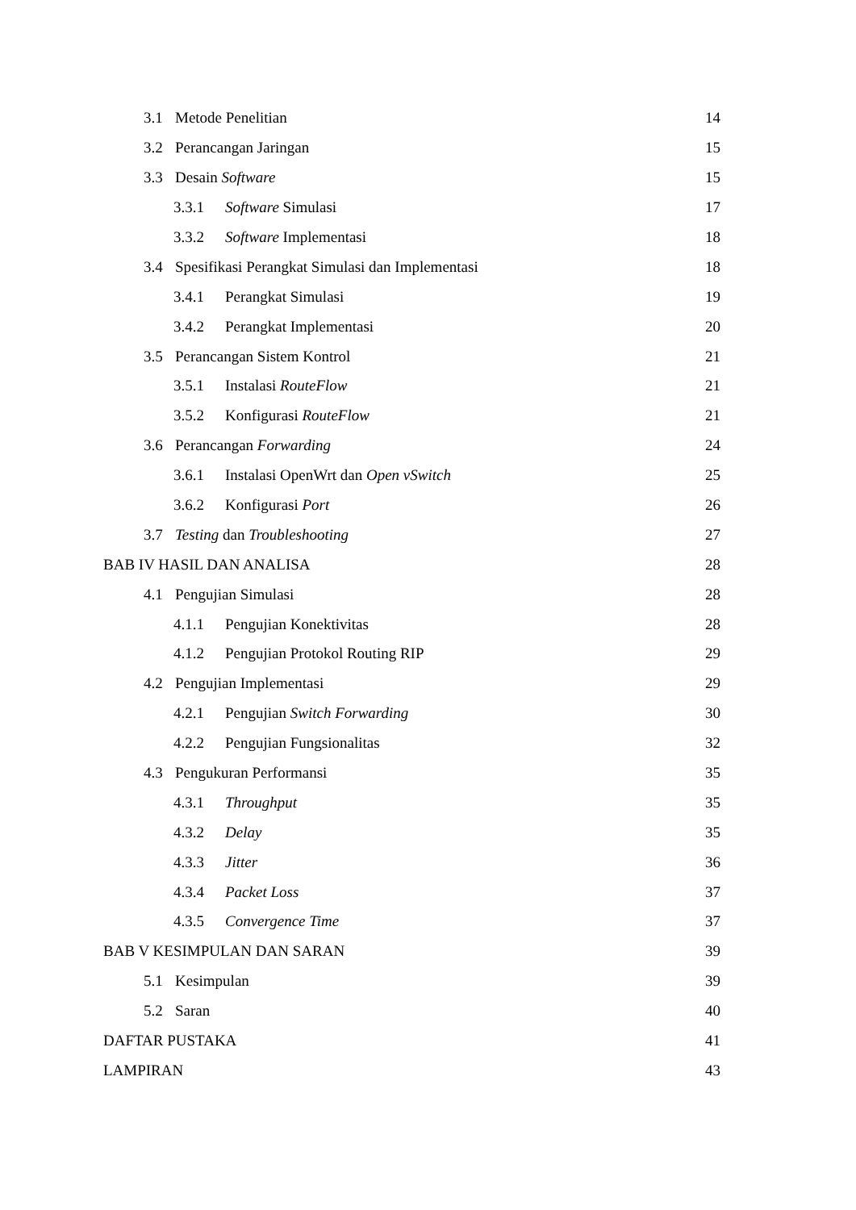3.1 Metode Penelitian 14
3.2 Perancangan Jaringan 15
3.3 Desain Software 15
3.3.1 Software Simulasi 17
3.3.2 Software Implementasi 18
3.4 Spesifikasi Perangkat Simulasi dan Implementasi 18
3.4.1 Perangkat Simulasi 19
3.4.2 Perangkat Implementasi 20
3.5 Perancangan Sistem Kontrol 21
3.5.1 Instalasi RouteFlow 21
3.5.2 Konfigurasi RouteFlow 21
3.6 Perancangan Forwarding 24
3.6.1 Instalasi OpenWrt dan Open vSwitch 25
3.6.2 Konfigurasi Port 26
3.7 Testing dan Troubleshooting 27
BAB IV HASIL DAN ANALISA 28
4.1 Pengujian Simulasi 28
4.1.1 Pengujian Konektivitas 28
4.1.2 Pengujian Protokol Routing RIP 29
4.2 Pengujian Implementasi 29
4.2.1 Pengujian Switch Forwarding 30
4.2.2 Pengujian Fungsionalitas 32
4.3 Pengukuran Performansi 35
4.3.1 Throughput 35
4.3.2 Delay 35
4.3.3 Jitter 36
4.3.4 Packet Loss 37
4.3.5 Convergence Time 37
BAB V KESIMPULAN DAN SARAN 39
5.1 Kesimpulan 39
5.2 Saran 40
DAFTAR PUSTAKA 41
LAMPIRAN 43